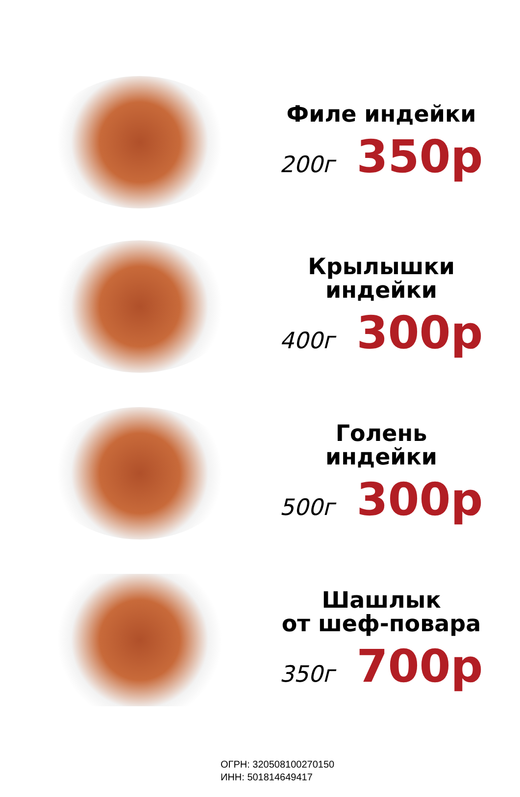Филе индейки
200г 350р
Крылышки
индейки
400г 300р
Голень
индейки
500г 300р
Шашлык
от шеф-повара
350г 700р
ОГРН: 320508100270150
ИНН: 501814649417